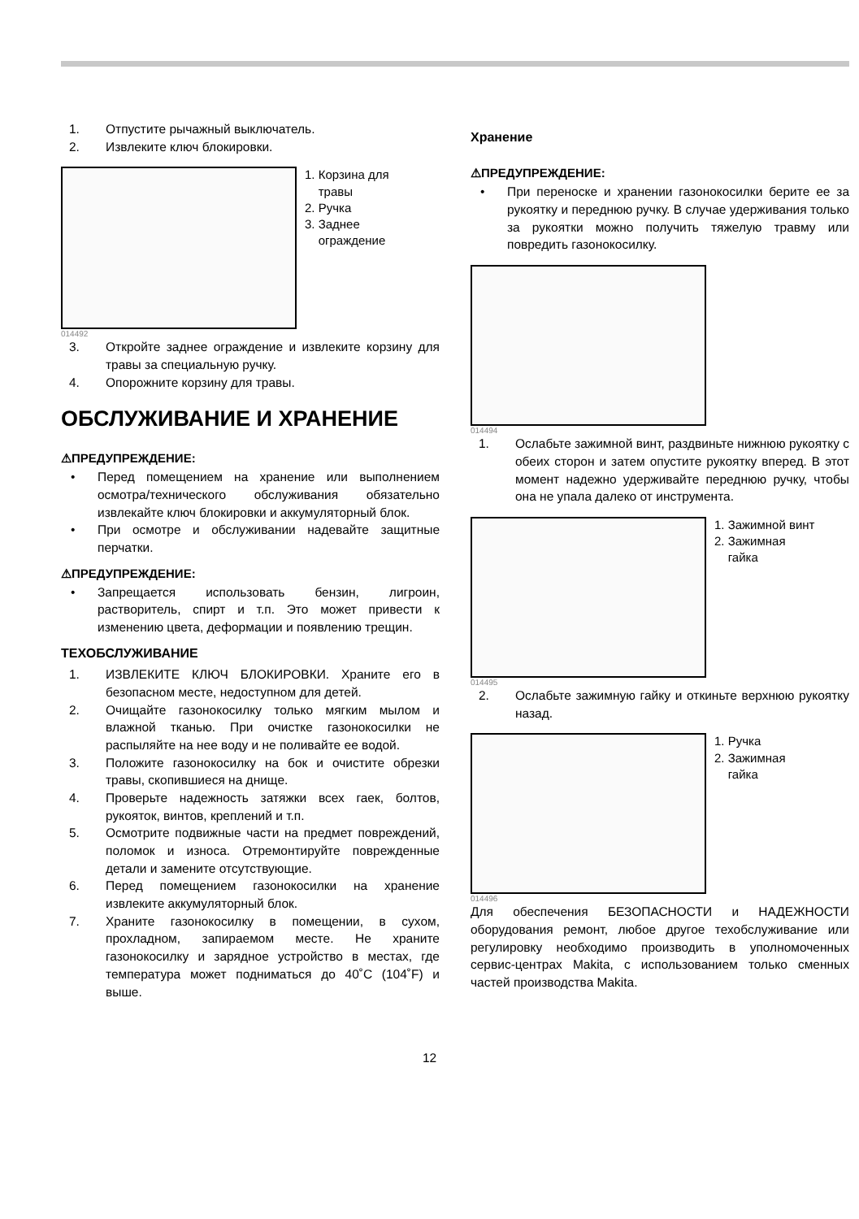1. Отпустите рычажный выключатель.
2. Извлеките ключ блокировки.
1. Корзина для
травы
2. Ручка
3. Заднее
ограждение
014492
3. Откройте заднее ограждение и извлеките корзину для травы за специальную ручку.
4. Опорожните корзину для травы.
ОБСЛУЖИВАНИЕ И ХРАНЕНИЕ
⚠ПРЕДУПРЕЖДЕНИЕ:
• Перед помещением на хранение или выполнением осмотра/технического обслуживания обязательно извлекайте ключ блокировки и аккумуляторный блок.
• При осмотре и обслуживании надевайте защитные перчатки.
⚠ПРЕДУПРЕЖДЕНИЕ:
• Запрещается использовать бензин, лигроин, растворитель, спирт и т.п. Это может привести к изменению цвета, деформации и появлению трещин.
ТЕХОБСЛУЖИВАНИЕ
1. ИЗВЛЕКИТЕ КЛЮЧ БЛОКИРОВКИ. Храните его в безопасном месте, недоступном для детей.
2. Очищайте газонокосилку только мягким мылом и влажной тканью. При очистке газонокосилки не распыляйте на нее воду и не поливайте ее водой.
3. Положите газонокосилку на бок и очистите обрезки травы, скопившиеся на днище.
4. Проверьте надежность затяжки всех гаек, болтов, рукояток, винтов, креплений и т.п.
5. Осмотрите подвижные части на предмет повреждений, поломок и износа. Отремонтируйте поврежденные детали и замените отсутствующие.
6. Перед помещением газонокосилки на хранение извлеките аккумуляторный блок.
7. Храните газонокосилку в помещении, в сухом, прохладном, запираемом месте. Не храните газонокосилку и зарядное устройство в местах, где температура может подниматься до 40˚C (104˚F) и выше.
Хранение
⚠ПРЕДУПРЕЖДЕНИЕ:
• При переноске и хранении газонокосилки берите ее за рукоятку и переднюю ручку. В случае удерживания только за рукоятки можно получить тяжелую травму или повредить газонокосилку.
014494
1. Ослабьте зажимной винт, раздвиньте нижнюю рукоятку с обеих сторон и затем опустите рукоятку вперед. В этот момент надежно удерживайте переднюю ручку, чтобы она не упала далеко от инструмента.
1. Зажимной винт
2. Зажимная
гайка
014495
2. Ослабьте зажимную гайку и откиньте верхнюю рукоятку назад.
1. Ручка
2. Зажимная
гайка
014496
Для обеспечения БЕЗОПАСНОСТИ и НАДЕЖНОСТИ оборудования ремонт, любое другое техобслуживание или регулировку необходимо производить в уполномоченных сервис-центрах Makita, с использованием только сменных частей производства Makita.
12